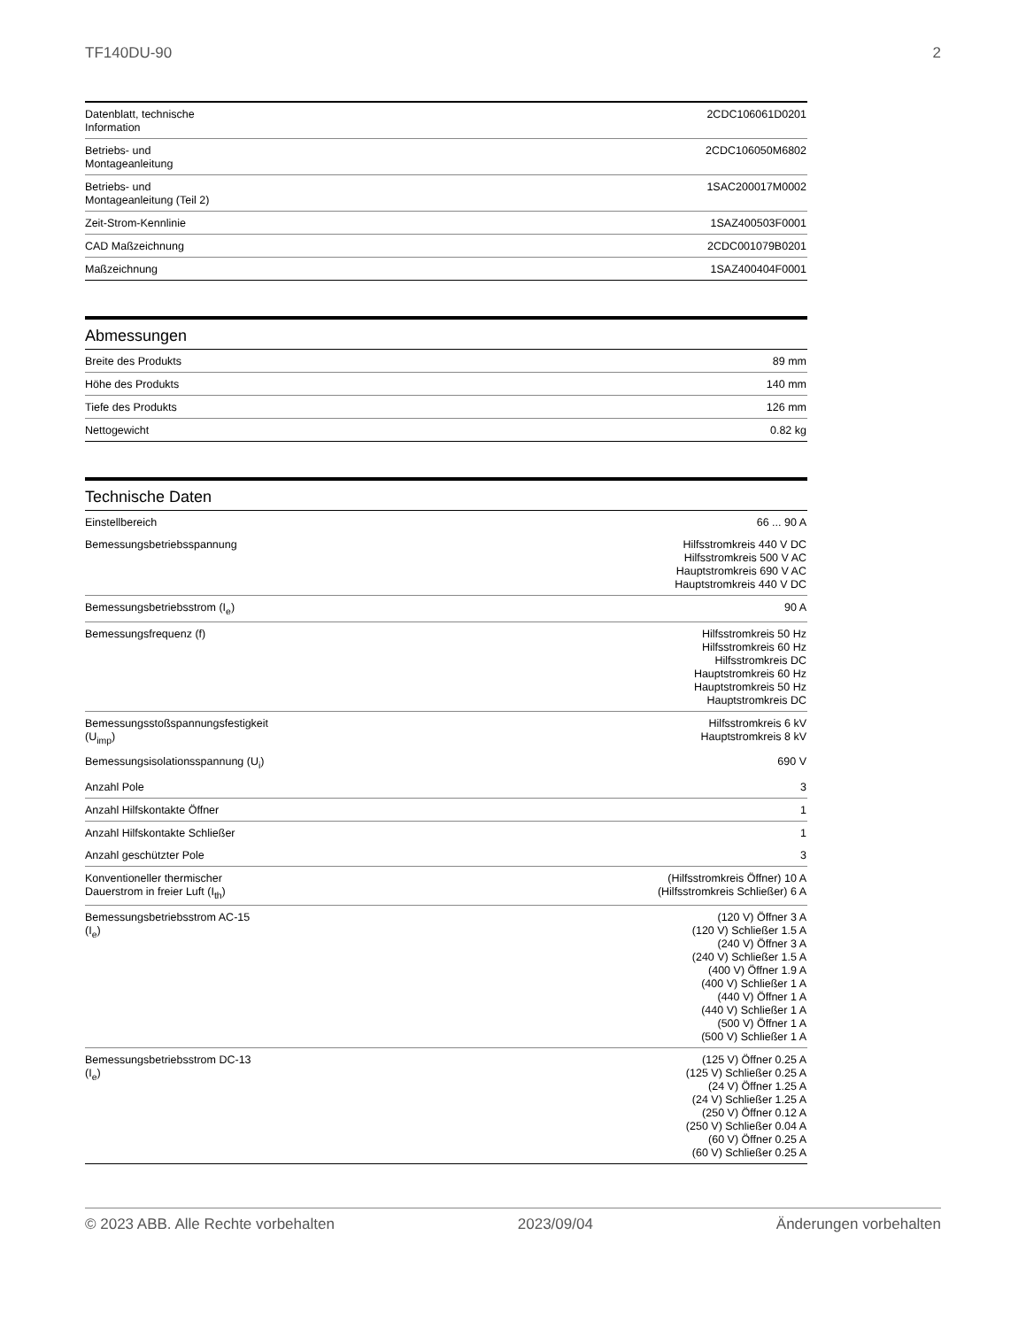TF140DU-90 2
| Datenblatt, technische Information | 2CDC106061D0201 |
| Betriebs- und Montageanleitung | 2CDC106050M6802 |
| Betriebs- und Montageanleitung (Teil 2) | 1SAC200017M0002 |
| Zeit-Strom-Kennlinie | 1SAZ400503F0001 |
| CAD Maßzeichnung | 2CDC001079B0201 |
| Maßzeichnung | 1SAZ400404F0001 |
Abmessungen
| Breite des Produkts | 89 mm |
| Höhe des Produkts | 140 mm |
| Tiefe des Produkts | 126 mm |
| Nettogewicht | 0.82 kg |
Technische Daten
| Einstellbereich | 66 ... 90 A |
| Bemessungsbetriebsspannung | Hilfsstromkreis 440 V DC Hilfsstromkreis 500 V AC Hauptstromkreis 690 V AC Hauptstromkreis 440 V DC |
| Bemessungsbetriebsstrom (I<sub>e</sub>) | 90 A |
| Bemessungsfrequenz (f) | Hilfsstromkreis 50 Hz Hilfsstromkreis 60 Hz Hilfsstromkreis DC Hauptstromkreis 60 Hz Hauptstromkreis 50 Hz Hauptstromkreis DC |
| Bemessungsstoßspannungsfestigkeit (U<sub>imp</sub>) | Hilfsstromkreis 6 kV Hauptstromkreis 8 kV |
| Bemessungsisolationsspannung (U<sub>i</sub>) | 690 V |
| Anzahl Pole | 3 |
| Anzahl Hilfskontakte Öffner | 1 |
| Anzahl Hilfskontakte Schließer | 1 |
| Anzahl geschützter Pole | 3 |
| Konventioneller thermischer Dauerstrom in freier Luft (I<sub>th</sub>) | (Hilfsstromkreis Öffner) 10 A (Hilfsstromkreis Schließer) 6 A |
| Bemessungsbetriebsstrom AC-15 (I<sub>e</sub>) | (120 V) Öffner 3 A (120 V) Schließer 1.5 A (240 V) Öffner 3 A (240 V) Schließer 1.5 A (400 V) Öffner 1.9 A (400 V) Schließer 1 A (440 V) Öffner 1 A (440 V) Schließer 1 A (500 V) Öffner 1 A (500 V) Schließer 1 A |
| Bemessungsbetriebsstrom DC-13 (I<sub>e</sub>) | (125 V) Öffner 0.25 A (125 V) Schließer 0.25 A (24 V) Öffner 1.25 A (24 V) Schließer 1.25 A (250 V) Öffner 0.12 A (250 V) Schließer 0.04 A (60 V) Öffner 0.25 A (60 V) Schließer 0.25 A |
© 2023 ABB. Alle Rechte vorbehalten 2023/09/04 Änderungen vorbehalten